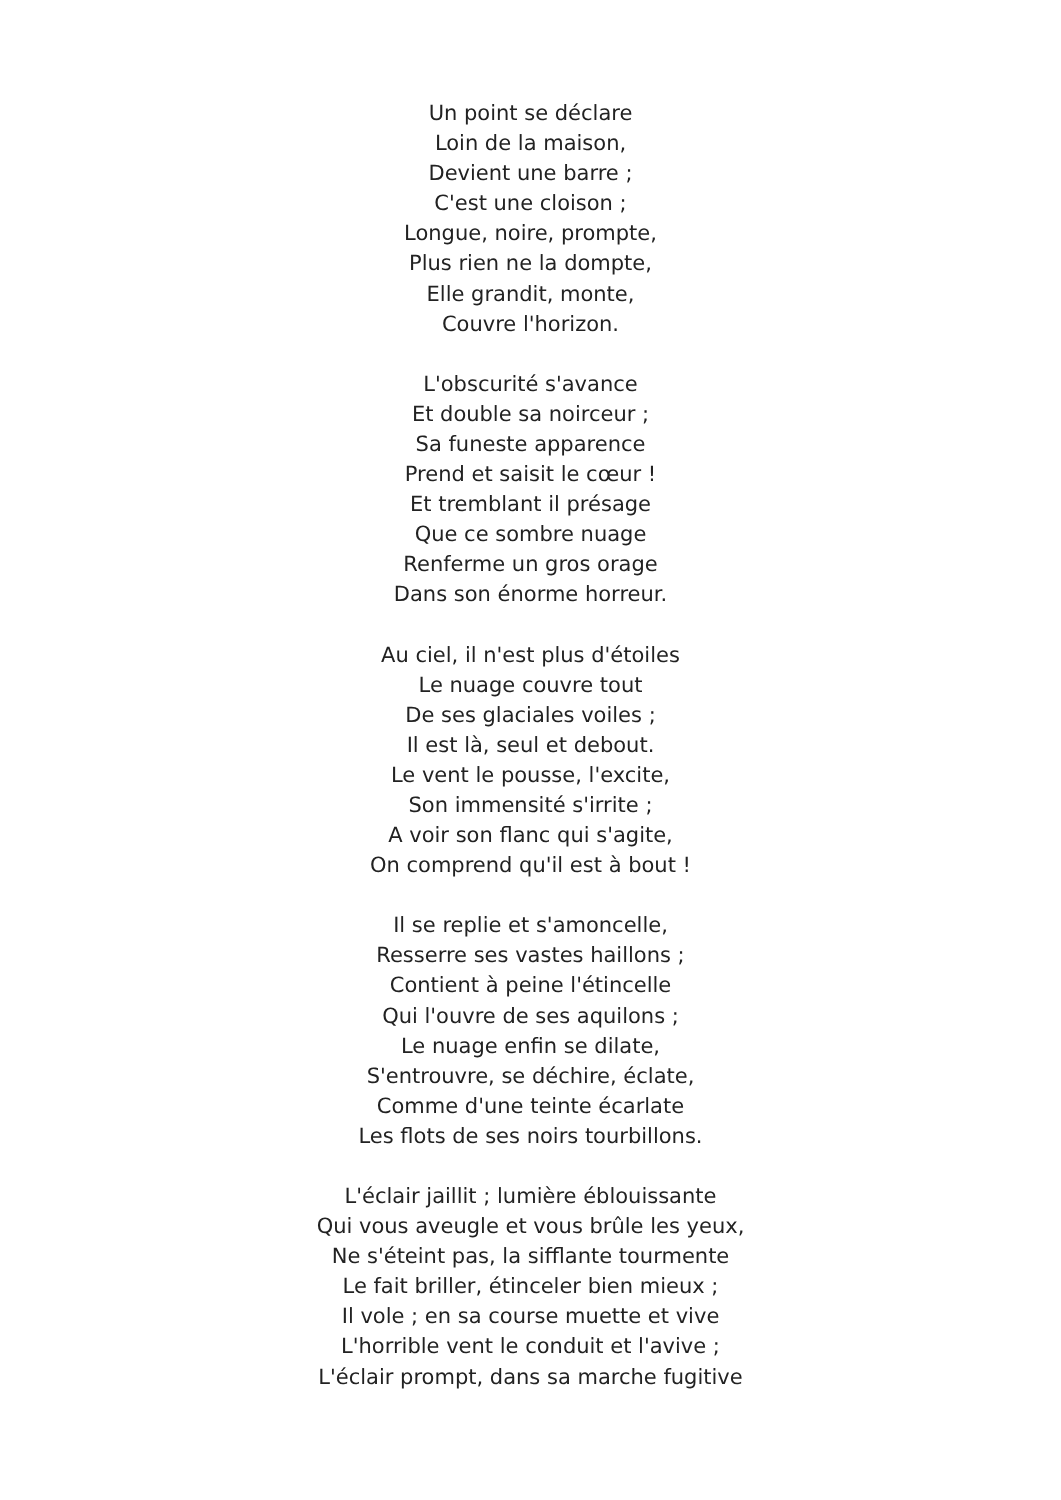Un point se déclare
Loin de la maison,
Devient une barre ;
C'est une cloison ;
Longue, noire, prompte,
Plus rien ne la dompte,
Elle grandit, monte,
Couvre l'horizon.
L'obscurité s'avance
Et double sa noirceur ;
Sa funeste apparence
Prend et saisit le cœur !
Et tremblant il présage
Que ce sombre nuage
Renferme un gros orage
Dans son énorme horreur.
Au ciel, il n'est plus d'étoiles
Le nuage couvre tout
De ses glaciales voiles ;
Il est là, seul et debout.
Le vent le pousse, l'excite,
Son immensité s'irrite ;
A voir son flanc qui s'agite,
On comprend qu'il est à bout !
Il se replie et s'amoncelle,
Resserre ses vastes haillons ;
Contient à peine l'étincelle
Qui l'ouvre de ses aquilons ;
Le nuage enfin se dilate,
S'entrouvre, se déchire, éclate,
Comme d'une teinte écarlate
Les flots de ses noirs tourbillons.
L'éclair jaillit ; lumière éblouissante
Qui vous aveugle et vous brûle les yeux,
Ne s'éteint pas, la sifflante tourmente
Le fait briller, étinceler bien mieux ;
Il vole ; en sa course muette et vive
L'horrible vent le conduit et l'avive ;
L'éclair prompt, dans sa marche fugitive